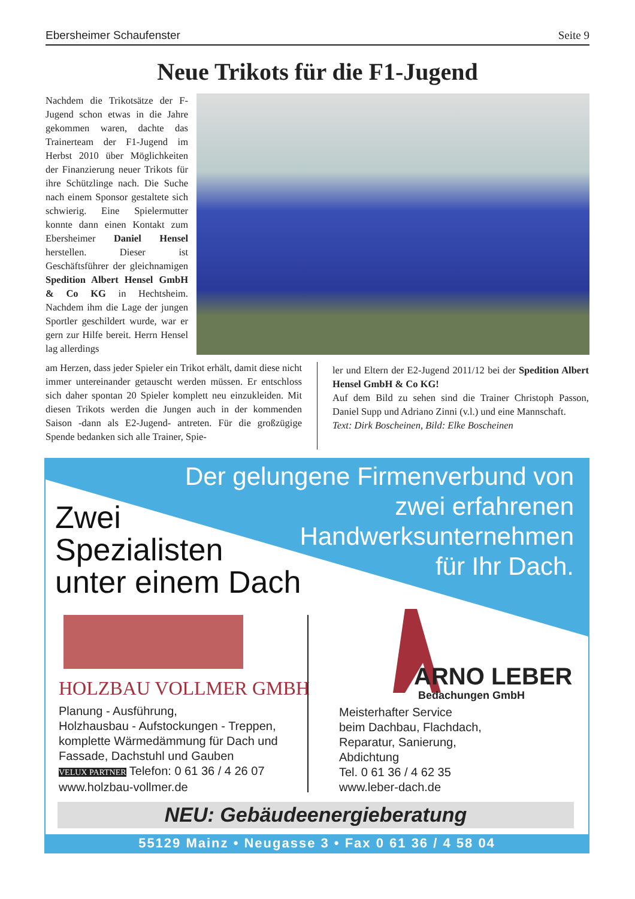Ebersheimer Schaufenster Seite 9
Neue Trikots für die F1-Jugend
Nachdem die Trikotsätze der F-Jugend schon etwas in die Jahre gekommen waren, dachte das Trainerteam der F1-Jugend im Herbst 2010 über Möglichkeiten der Finanzierung neuer Trikots für ihre Schützlinge nach. Die Suche nach einem Sponsor gestaltete sich schwierig. Eine Spielermutter konnte dann einen Kontakt zum Ebersheimer Daniel Hensel herstellen. Dieser ist Geschäftsführer der gleichnamigen Spedition Albert Hensel GmbH & Co KG in Hechtsheim. Nachdem ihm die Lage der jungen Sportler geschildert wurde, war er gern zur Hilfe bereit. Herrn Hensel lag allerdings
am Herzen, dass jeder Spieler ein Trikot erhält, damit diese nicht immer untereinander getauscht werden müssen. Er entschloss sich daher spontan 20 Spieler komplett neu einzukleiden. Mit diesen Trikots werden die Jungen auch in der kommenden Saison -dann als E2-Jugend- antreten. Für die großzügige Spende bedanken sich alle Trainer, Spie-
ler und Eltern der E2-Jugend 2011/12 bei der Spedition Albert Hensel GmbH & Co KG!
Auf dem Bild zu sehen sind die Trainer Christoph Passon, Daniel Supp und Adriano Zinni (v.l.) und eine Mannschaft.
Text: Dirk Boscheinen, Bild: Elke Boscheinen
Der gelungene Firmenverbund von
zwei erfahrenen
Handwerksunternehmen
für Ihr Dach.
Zwei
Spezialisten
unter einem Dach
HOLZBAU VOLLMER GMBH
Planung - Ausführung,
Holzhausbau - Aufstockungen - Treppen, komplette Wärmedämmung für Dach und Fassade, Dachstuhl und Gauben
VELUX PARTNER Telefon: 0 61 36 / 4 26 07
www.holzbau-vollmer.de
ARNO LEBER
Bedachungen GmbH
Meisterhafter Service
beim Dachbau, Flachdach,
Reparatur, Sanierung,
Abdichtung
Tel. 0 61 36 / 4 62 35
www.leber-dach.de
NEU: Gebäudeenergieberatung
55129 Mainz • Neugasse 3 • Fax 0 61 36 / 4 58 04